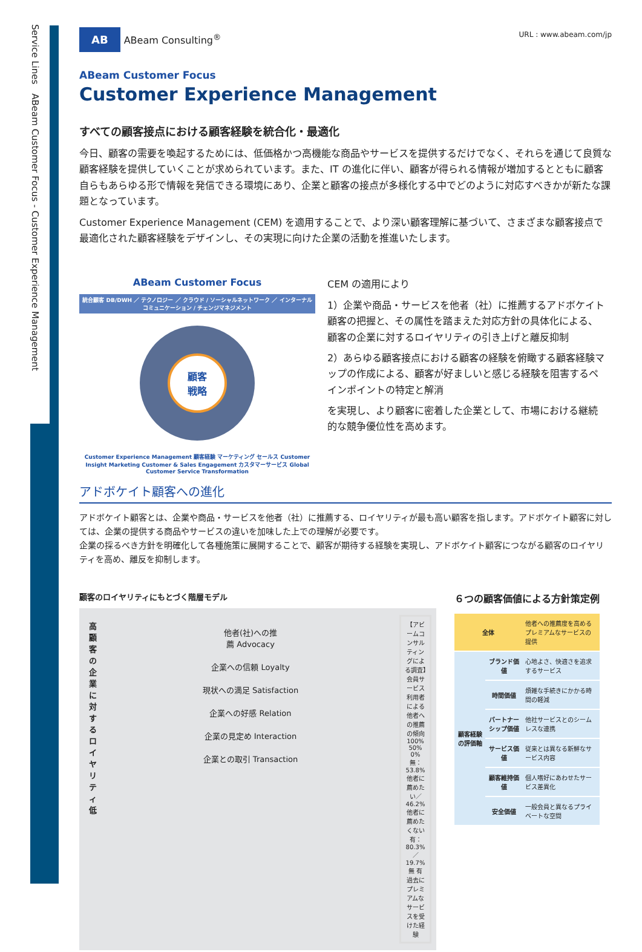Service Lines　ABeam Customer Focus - Customer Experience Management
AB ABeam Consulting<sup>®</sup>
URL : www.abeam.com/jp
ABeam Customer Focus
Customer Experience Management
すべての顧客接点における顧客経験を統合化・最適化
今日、顧客の需要を喚起するためには、低価格かつ高機能な商品やサービスを提供するだけでなく、それらを通じて良質な顧客経験を提供していくことが求められています。また、IT の進化に伴い、顧客が得られる情報が増加するとともに顧客自らもあらゆる形で情報を発信できる環境にあり、企業と顧客の接点が多様化する中でどのように対応すべきかが新たな課題となっています。
Customer Experience Management (CEM) を適用することで、より深い顧客理解に基づいて、さまざまな顧客接点で最適化された顧客経験をデザインし、その実現に向けた企業の活動を推進いたします。
ABeam Customer Focus
統合顧客 DB/DWH ／ テクノロジー ／ クラウド / ソーシャルネットワーク ／ インターナルコミュニケーション / チェンジマネジメント
顧客
戦略
Customer Experience Management 顧客経験 マーケティング セールス Customer Insight Marketing Customer & Sales Engagement カスタマーサービス Global Customer Service Transformation
CEM の適用により
1）企業や商品・サービスを他者（社）に推薦するアドボケイト顧客の把握と、その属性を踏まえた対応方針の具体化による、顧客の企業に対するロイヤリティの引き上げと離反抑制
2）あらゆる顧客接点における顧客の経験を俯瞰する顧客経験マップの作成による、顧客が好ましいと感じる経験を阻害するペインポイントの特定と解消
を実現し、より顧客に密着した企業として、市場における継続的な競争優位性を高めます。
アドボケイト顧客への進化
アドボケイト顧客とは、企業や商品・サービスを他者（社）に推薦する、ロイヤリティが最も高い顧客を指します。アドボケイト顧客に対しては、企業の提供する商品やサービスの違いを加味した上での理解が必要です。
企業の採るべき方針を明確化して各種施策に展開することで、顧客が期待する経験を実現し、アドボケイト顧客につながる顧客のロイヤリティを高め、離反を抑制します。
顧客のロイヤリティにもとづく階層モデル
高
顧客の企業に対するロイヤリティ
低
他者(社)への推薦 Advocacy
企業への信頼 Loyalty
現状への満足 Satisfaction
企業への好感 Relation
企業の見定め Interaction
企業との取引 Transaction
【アビームコンサルティングによる調査】会員サービス利用者による他者への推薦の傾向
100% 50% 0%
無：53.8% 他者に薦めたい／46.2% 他者に薦めたくない
有：80.3%／19.7%
無 有
過去にプレミアムなサービスを受けた経験
６つの顧客価値による方針策定例
| 全体 | | 他者への推薦度を高めるプレミアムなサービスの提供 |
| 顧客経験の評価軸 | ブランド価値 | 心地よさ、快適さを追求するサービス |
| | 時間価値 | 煩雑な手続きにかかる時間の軽減 |
| | パートナーシップ価値 | 他社サービスとのシームレスな連携 |
| | サービス価値 | 従来とは異なる新鮮なサービス内容 |
| | 顧客維持価値 | 個人嗜好にあわせたサービス差異化 |
| | 安全価値 | 一般会員と異なるプライベートな空間 |